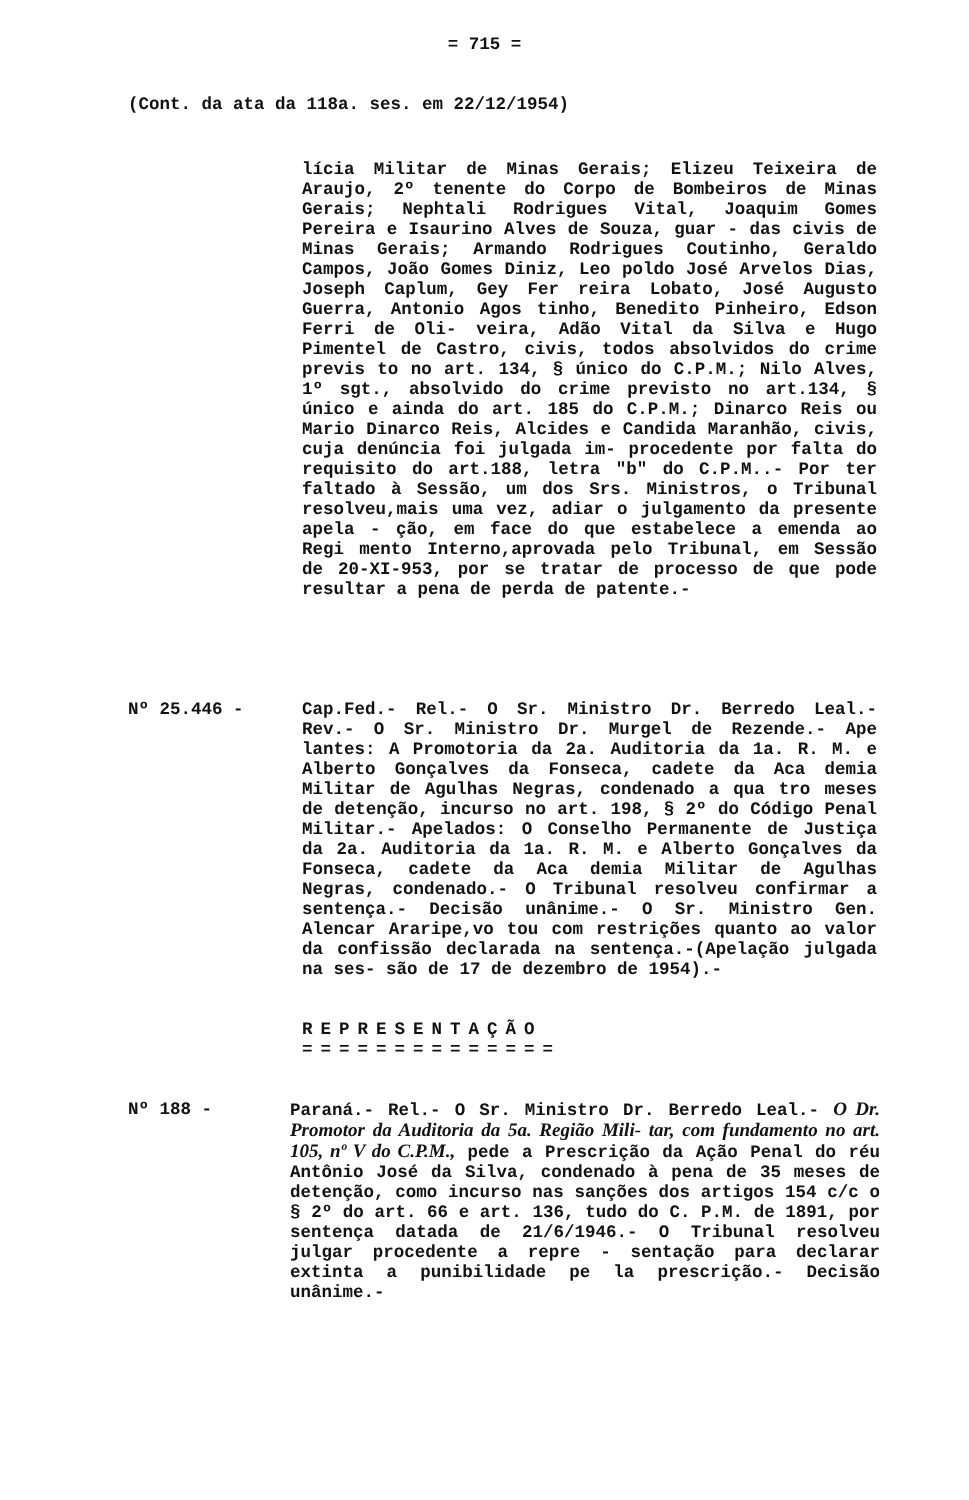= 715 =
(Cont. da ata da 118a. ses. em 22/12/1954)
lícia Militar de Minas Gerais; Elizeu Teixeira de Araujo, 2º tenente do Corpo de Bombeiros de Minas Gerais; Nephtali Rodrigues Vital, Joaquim Gomes Pereira e Isaurino Alves de Souza, guar - das civis de Minas Gerais; Armando Rodrigues Coutinho, Geraldo Campos, João Gomes Diniz, Leo poldo José Arvelos Dias, Joseph Caplum, Gey Fer reira Lobato, José Augusto Guerra, Antonio Agos tinho, Benedito Pinheiro, Edson Ferri de Oli- veira, Adão Vital da Silva e Hugo Pimentel de Castro, civis, todos absolvidos do crime previs to no art. 134, § único do C.P.M.; Nilo Alves, 1º sgt., absolvido do crime previsto no art.134, § único e ainda do art. 185 do C.P.M.; Dinarco Reis ou Mario Dinarco Reis, Alcides e Candida Maranhão, civis, cuja denúncia foi julgada im- procedente por falta do requisito do art.188, letra "b" do C.P.M..- Por ter faltado à Sessão, um dos Srs. Ministros, o Tribunal resolveu,mais uma vez, adiar o julgamento da presente apela - ção, em face do que estabelece a emenda ao Regi mento Interno,aprovada pelo Tribunal, em Sessão de 20-XI-953, por se tratar de processo de que pode resultar a pena de perda de patente.-
Nº 25.446 -
Cap.Fed.- Rel.- O Sr. Ministro Dr. Berredo Leal.- Rev.- O Sr. Ministro Dr. Murgel de Rezende.- Ape lantes: A Promotoria da 2a. Auditoria da 1a. R. M. e Alberto Gonçalves da Fonseca, cadete da Aca demia Militar de Agulhas Negras, condenado a qua tro meses de detenção, incurso no art. 198, § 2º do Código Penal Militar.- Apelados: O Conselho Permanente de Justiça da 2a. Auditoria da 1a. R. M. e Alberto Gonçalves da Fonseca, cadete da Aca demia Militar de Agulhas Negras, condenado.- O Tribunal resolveu confirmar a sentença.- Decisão unânime.- O Sr. Ministro Gen. Alencar Araripe,vo tou com restrições quanto ao valor da confissão declarada na sentença.-(Apelação julgada na ses- são de 17 de dezembro de 1954).-
REPRESENTAÇÃO
==============
Nº 188 -
Paraná.- Rel.- O Sr. Ministro Dr. Berredo Leal.- O Dr. Promotor da Auditoria da 5a. Região Mili- tar, com fundamento no art. 105, nº V do C.P.M., pede a Prescrição da Ação Penal do réu Antônio José da Silva, condenado à pena de 35 meses de detenção, como incurso nas sanções dos artigos 154 c/c o § 2º do art. 66 e art. 136, tudo do C. P.M. de 1891, por sentença datada de 21/6/1946.- O Tribunal resolveu julgar procedente a repre - sentação para declarar extinta a punibilidade pe la prescrição.- Decisão unânime.-